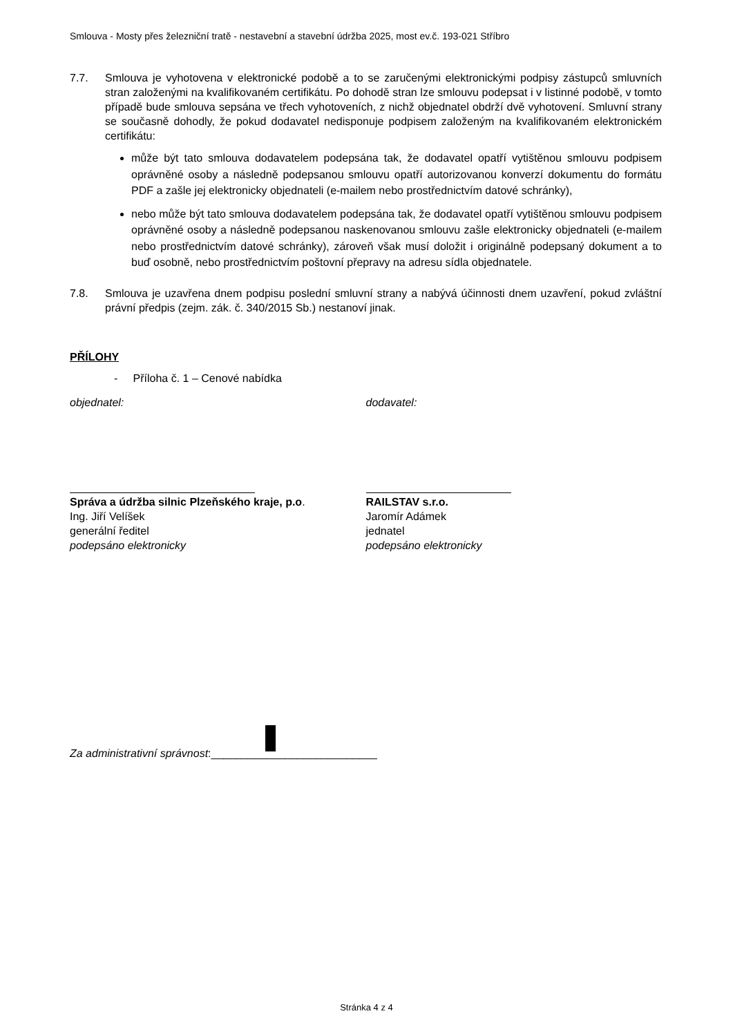Smlouva - Mosty přes železniční tratě - nestavební a stavební údržba 2025, most ev.č. 193-021 Stříbro
7.7. Smlouva je vyhotovena v elektronické podobě a to se zaručenými elektronickými podpisy zástupců smluvních stran založenými na kvalifikovaném certifikátu. Po dohodě stran lze smlouvu podepsat i v listinné podobě, v tomto případě bude smlouva sepsána ve třech vyhotoveních, z nichž objednatel obdrží dvě vyhotovení. Smluvní strany se současně dohodly, že pokud dodavatel nedisponuje podpisem založeným na kvalifikovaném elektronickém certifikátu:
může být tato smlouva dodavatelem podepsána tak, že dodavatel opatří vytištěnou smlouvu podpisem oprávněné osoby a následně podepsanou smlouvu opatří autorizovanou konverzí dokumentu do formátu PDF a zašle jej elektronicky objednateli (e-mailem nebo prostřednictvím datové schránky),
nebo může být tato smlouva dodavatelem podepsána tak, že dodavatel opatří vytištěnou smlouvu podpisem oprávněné osoby a následně podepsanou naskenovanou smlouvu zašle elektronicky objednateli (e-mailem nebo prostřednictvím datové schránky), zároveň však musí doložit i originálně podepsaný dokument a to buď osobně, nebo prostřednictvím poštovní přepravy na adresu sídla objednatele.
7.8. Smlouva je uzavřena dnem podpisu poslední smluvní strany a nabývá účinnosti dnem uzavření, pokud zvláštní právní předpis (zejm. zák. č. 340/2015 Sb.) nestanoví jinak.
PŘÍLOHY
- Příloha č. 1 – Cenové nabídka
objednatel:
Správa a údržba silnic Plzeňského kraje, p.o.
Ing. Jiří Velíšek
generální ředitel
podepsáno elektronicky
dodavatel:
RAILSTAV s.r.o.
Jaromír Adámek
jednatel
podepsáno elektronicky
Za administrativní správnost:___________________________
Stránka 4 z 4